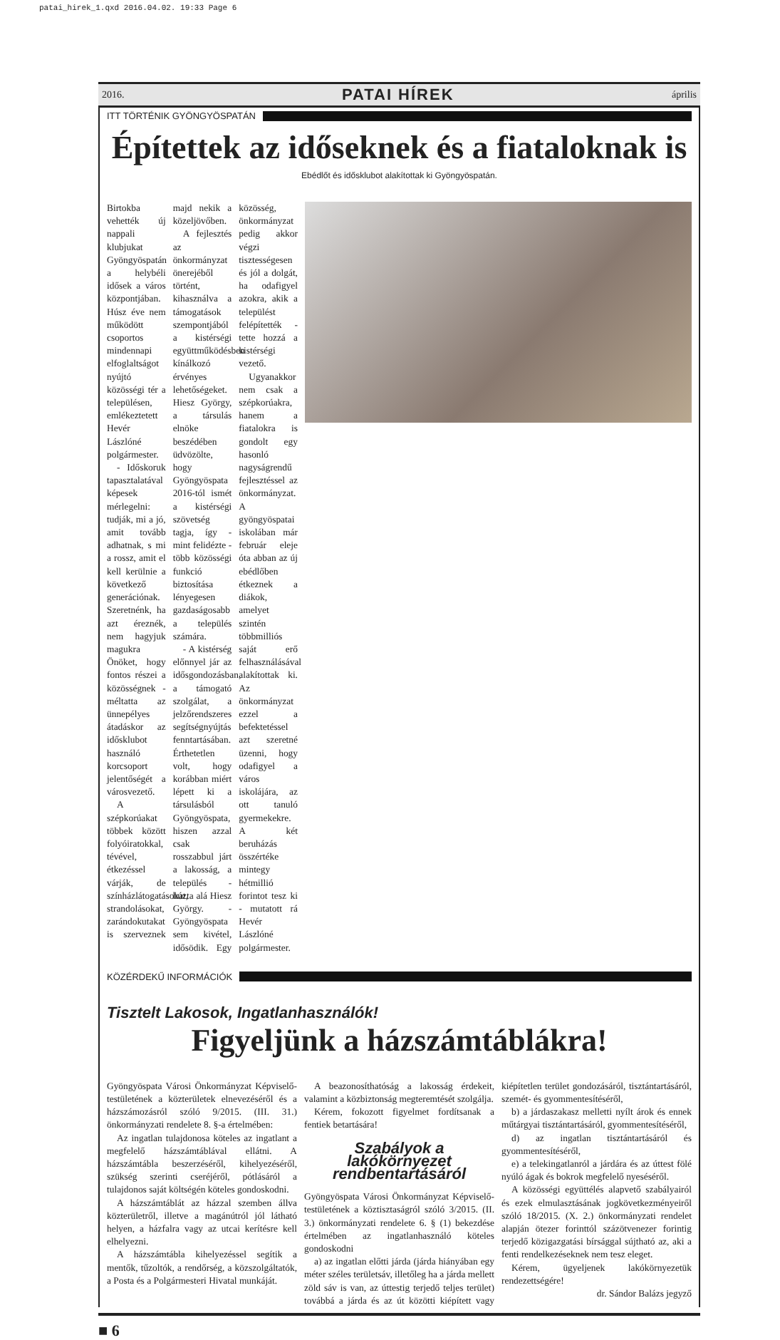patai_hirek_1.qxd 2016.04.02. 19:33 Page 6
2016. PATAI HÍREK április
ITT TÖRTÉNIK GYÖNGYÖSPATÁN
Építettek az időseknek és a fiataloknak is
Ebédlőt és idősklubot alakítottak ki Gyöngyöspatán.
Birtokba vehették új nappali klubjukat Gyöngyöspatán a helybéli idősek a város központjában. Húsz éve nem működött csoportos mindennapi elfoglaltságot nyújtó közösségi tér a településen, emlékeztetett Hevér Lászlóné polgármester.
- Időskoruk tapasztalatával képesek mérlegelni: tudják, mi a jó, amit tovább adhatnak, s mi a rossz, amit el kell kerülnie a következő generációnak. Szeretnénk, ha azt éreznék, nem hagyjuk magukra Önöket, hogy fontos részei a közösségnek - méltatta az ünnepélyes átadáskor az idősklubot használó korcsoport jelentőségét a városvezető.
A szépkorúakat többek között folyóiratokkal, tévével, étkezéssel várják, de színházlátogatásokat, strandolásokat, zarándokutakat is szerveznek majd nekik a közeljövőben.
A fejlesztés az önkormányzat önerejéből történt, kihasználva a támogatások szempontjából a kistérségi együttműködésben kínálkozó érvényes lehetőségeket. Hiesz György, a társulás elnöke beszédében üdvözölte, hogy Gyöngyöspata 2016-tól ismét a kistérségi szövetség tagja, így - mint felidézte - több közösségi funkció biztosítása lényegesen gazdaságosabb a település számára.
- A kistérség előnnyel jár az idősgondozásban, a támogató szolgálat, a jelzőrendszeres segítségnyújtás fenntartásában. Érthetetlen volt, hogy korábban miért lépett ki a társulásból Gyöngyöspata, hiszen azzal csak rosszabbul járt a lakosság, a település - húzta alá Hiesz György. - Gyöngyöspata sem kivétel, idősödik. Egy közösség, önkormányzat pedig akkor végzi tisztességesen és jól a dolgát, ha odafigyel azokra, akik a települést felépítették - tette hozzá a kistérségi vezető.
Ugyanakkor nem csak a szépkorúakra, hanem a fiatalokra is gondolt egy hasonló nagyságrendű fejlesztéssel az önkormányzat. A gyöngyöspatai iskolában már február eleje óta abban az új ebédlőben étkeznek a diákok, amelyet szintén többmilliós saját erő felhasználásával alakítottak ki. Az önkormányzat ezzel a befektetéssel azt szeretné üzenni, hogy odafigyel a város iskolájára, az ott tanuló gyermekekre. A két beruházás összértéke mintegy hétmillió forintot tesz ki - mutatott rá Hevér Lászlóné polgármester.
KÖZÉRDEKŰ INFORMÁCIÓK
Tisztelt Lakosok, Ingatlanhasználók!
Figyeljünk a házszámtáblákra!
Gyöngyöspata Városi Önkormányzat Képviselő-testületének a közterületek elnevezéséről és a házszámozásról szóló 9/2015. (III. 31.) önkormányzati rendelete 8. §-a értelmében:
Az ingatlan tulajdonosa köteles az ingatlant a megfelelő házszámtáblával ellátni. A házszámtábla beszerzéséről, kihelyezéséről, szükség szerinti cseréjéről, pótlásáról a tulajdonos saját költségén köteles gondoskodni.
A házszámtáblát az házzal szemben állva közterületről, illetve a magánútról jól látható helyen, a házfalra vagy az utcai kerítésre kell elhelyezni.
A házszámtábla kihelyezéssel segítik a mentők, tűzoltók, a rendőrség, a közszolgáltatók, a Posta és a Polgármesteri Hivatal munkáját.
A beazonosíthatóság a lakosság érdekeit, valamint a közbiztonság megteremtését szolgálja.
Kérem, fokozott figyelmet fordítsanak a fentiek betartására!
Szabályok a lakókörnyezet rendbentartásáról
Gyöngyöspata Városi Önkormányzat Képviselő-testületének a köztisztaságról szóló 3/2015. (II. 3.) önkormányzati rendelete 6. § (1) bekezdése értelmében az ingatlanhasználó köteles gondoskodni
a) az ingatlan előtti járda (járda hiányában egy méter széles területsáv, illetőleg ha a járda mellett zöld sáv is van, az úttestig terjedő teljes terület) továbbá a járda és az út közötti kiépített vagy kiépítetlen terület gondozásáról, tisztántartásáról, szemét- és gyommentesítéséről,
b) a járdaszakasz melletti nyílt árok és ennek műtárgyai tisztántartásáról, gyommentesítéséről,
d) az ingatlan tisztántartásáról és gyommentesítéséről,
e) a telekingatlanról a járdára és az úttest fölé nyúló ágak és bokrok megfelelő nyeséséről.
A közösségi együttélés alapvető szabályairól és ezek elmulasztásának jogkövetkezményeiről szóló 18/2015. (X. 2.) önkormányzati rendelet alapján ötezer forinttól százötvenezer forintig terjedő közigazgatási bírsággal sújtható az, aki a fenti rendelkezéseknek nem tesz eleget.
Kérem, ügyeljenek lakókörnyezetük rendezettségére!
dr. Sándor Balázs jegyző
■ 6